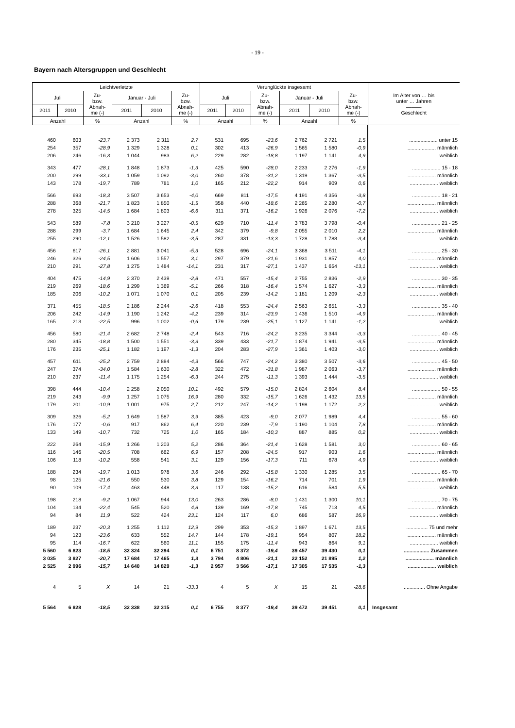- 19 -
Bayern nach Altersgruppen und Geschlecht
| Leichtverletzte | | | | | | Verunglückte insgesamt | | | | | | Im Alter von … bis unter … Jahren ——— Geschlecht |
| --- | --- | --- | --- | --- | --- | --- | --- | --- | --- | --- | --- | --- |
| Juli | | Zu- bzw. Abnah- me (-) | Januar - Juli | | Zu- bzw. Abnah- me (-) | Juli | | Zu- bzw. Abnah- me (-) | Januar - Juli | | Zu- bzw. Abnah- me (-) | |
| 2011 | 2010 | | 2011 | 2010 | | 2011 | 2010 | | 2011 | 2010 | | |
| Anzahl | | % | Anzahl | | % | Anzahl | | % | Anzahl | | % | |
| 460 | 603 | -23,7 | 2 373 | 2 311 | 2,7 | 531 | 695 | -23,6 | 2 762 | 2 721 | 1,5 | .................... unter 15 |
| 254 | 357 | -28,9 | 1 329 | 1 328 | 0,1 | 302 | 413 | -26,9 | 1 565 | 1 580 | -0,9 | .................... männlich |
| 206 | 246 | -16,3 | 1 044 | 983 | 6,2 | 229 | 282 | -18,8 | 1 197 | 1 141 | 4,9 | .................... weiblich |
| 343 | 477 | -28,1 | 1 848 | 1 873 | -1,3 | 425 | 590 | -28,0 | 2 233 | 2 276 | -1,9 | .................... 15 - 18 |
| 200 | 299 | -33,1 | 1 059 | 1 092 | -3,0 | 260 | 378 | -31,2 | 1 319 | 1 367 | -3,5 | .................... männlich |
| 143 | 178 | -19,7 | 789 | 781 | 1,0 | 165 | 212 | -22,2 | 914 | 909 | 0,6 | .................... weiblich |
| 566 | 693 | -18,3 | 3 507 | 3 653 | -4,0 | 669 | 811 | -17,5 | 4 191 | 4 356 | -3,8 | .................... 18 - 21 |
| 288 | 368 | -21,7 | 1 823 | 1 850 | -1,5 | 358 | 440 | -18,6 | 2 265 | 2 280 | -0,7 | .................... männlich |
| 278 | 325 | -14,5 | 1 684 | 1 803 | -6,6 | 311 | 371 | -16,2 | 1 926 | 2 076 | -7,2 | .................... weiblich |
| 543 | 589 | -7,8 | 3 210 | 3 227 | -0,5 | 629 | 710 | -11,4 | 3 783 | 3 798 | -0,4 | .................... 21 - 25 |
| 288 | 299 | -3,7 | 1 684 | 1 645 | 2,4 | 342 | 379 | -9,8 | 2 055 | 2 010 | 2,2 | .................... männlich |
| 255 | 290 | -12,1 | 1 526 | 1 582 | -3,5 | 287 | 331 | -13,3 | 1 728 | 1 788 | -3,4 | .................... weiblich |
| 456 | 617 | -26,1 | 2 881 | 3 041 | -5,3 | 528 | 696 | -24,1 | 3 368 | 3 511 | -4,1 | .................... 25 - 30 |
| 246 | 326 | -24,5 | 1 606 | 1 557 | 3,1 | 297 | 379 | -21,6 | 1 931 | 1 857 | 4,0 | .................... männlich |
| 210 | 291 | -27,8 | 1 275 | 1 484 | -14,1 | 231 | 317 | -27,1 | 1 437 | 1 654 | -13,1 | .................... weiblich |
| 404 | 475 | -14,9 | 2 370 | 2 439 | -2,8 | 471 | 557 | -15,4 | 2 755 | 2 836 | -2,9 | .................... 30 - 35 |
| 219 | 269 | -18,6 | 1 299 | 1 369 | -5,1 | 266 | 318 | -16,4 | 1 574 | 1 627 | -3,3 | .................... männlich |
| 185 | 206 | -10,2 | 1 071 | 1 070 | 0,1 | 205 | 239 | -14,2 | 1 181 | 1 209 | -2,3 | .................... weiblich |
| 371 | 455 | -18,5 | 2 186 | 2 244 | -2,6 | 418 | 553 | -24,4 | 2 563 | 2 651 | -3,3 | .................... 35 - 40 |
| 206 | 242 | -14,9 | 1 190 | 1 242 | -4,2 | 239 | 314 | -23,9 | 1 436 | 1 510 | -4,9 | .................... männlich |
| 165 | 213 | -22,5 | 996 | 1 002 | -0,6 | 179 | 239 | -25,1 | 1 127 | 1 141 | -1,2 | .................... weiblich |
| 456 | 580 | -21,4 | 2 682 | 2 748 | -2,4 | 543 | 716 | -24,2 | 3 235 | 3 344 | -3,3 | .................... 40 - 45 |
| 280 | 345 | -18,8 | 1 500 | 1 551 | -3,3 | 339 | 433 | -21,7 | 1 874 | 1 941 | -3,5 | .................... männlich |
| 176 | 235 | -25,1 | 1 182 | 1 197 | -1,3 | 204 | 283 | -27,9 | 1 361 | 1 403 | -3,0 | .................... weiblich |
| 457 | 611 | -25,2 | 2 759 | 2 884 | -4,3 | 566 | 747 | -24,2 | 3 380 | 3 507 | -3,6 | .................... 45 - 50 |
| 247 | 374 | -34,0 | 1 584 | 1 630 | -2,8 | 322 | 472 | -31,8 | 1 987 | 2 063 | -3,7 | .................... männlich |
| 210 | 237 | -11,4 | 1 175 | 1 254 | -6,3 | 244 | 275 | -11,3 | 1 393 | 1 444 | -3,5 | .................... weiblich |
| 398 | 444 | -10,4 | 2 258 | 2 050 | 10,1 | 492 | 579 | -15,0 | 2 824 | 2 604 | 8,4 | .................... 50 - 55 |
| 219 | 243 | -9,9 | 1 257 | 1 075 | 16,9 | 280 | 332 | -15,7 | 1 626 | 1 432 | 13,5 | .................... männlich |
| 179 | 201 | -10,9 | 1 001 | 975 | 2,7 | 212 | 247 | -14,2 | 1 198 | 1 172 | 2,2 | .................... weiblich |
| 309 | 326 | -5,2 | 1 649 | 1 587 | 3,9 | 385 | 423 | -9,0 | 2 077 | 1 989 | 4,4 | .................... 55 - 60 |
| 176 | 177 | -0,6 | 917 | 862 | 6,4 | 220 | 239 | -7,9 | 1 190 | 1 104 | 7,8 | .................... männlich |
| 133 | 149 | -10,7 | 732 | 725 | 1,0 | 165 | 184 | -10,3 | 887 | 885 | 0,2 | .................... weiblich |
| 222 | 264 | -15,9 | 1 266 | 1 203 | 5,2 | 286 | 364 | -21,4 | 1 628 | 1 581 | 3,0 | .................... 60 - 65 |
| 116 | 146 | -20,5 | 708 | 662 | 6,9 | 157 | 208 | -24,5 | 917 | 903 | 1,6 | .................... männlich |
| 106 | 118 | -10,2 | 558 | 541 | 3,1 | 129 | 156 | -17,3 | 711 | 678 | 4,9 | .................... weiblich |
| 188 | 234 | -19,7 | 1 013 | 978 | 3,6 | 246 | 292 | -15,8 | 1 330 | 1 285 | 3,5 | .................... 65 - 70 |
| 98 | 125 | -21,6 | 550 | 530 | 3,8 | 129 | 154 | -16,2 | 714 | 701 | 1,9 | .................... männlich |
| 90 | 109 | -17,4 | 463 | 448 | 3,3 | 117 | 138 | -15,2 | 616 | 584 | 5,5 | .................... weiblich |
| 198 | 218 | -9,2 | 1 067 | 944 | 13,0 | 263 | 286 | -8,0 | 1 431 | 1 300 | 10,1 | .................... 70 - 75 |
| 104 | 134 | -22,4 | 545 | 520 | 4,8 | 139 | 169 | -17,8 | 745 | 713 | 4,5 | .................... männlich |
| 94 | 84 | 11,9 | 522 | 424 | 23,1 | 124 | 117 | 6,0 | 686 | 587 | 16,9 | .................... weiblich |
| 189 | 237 | -20,3 | 1 255 | 1 112 | 12,9 | 299 | 353 | -15,3 | 1 897 | 1 671 | 13,5 | ............... 75 und mehr |
| 94 | 123 | -23,6 | 633 | 552 | 14,7 | 144 | 178 | -19,1 | 954 | 807 | 18,2 | .................... männlich |
| 95 | 114 | -16,7 | 622 | 560 | 11,1 | 155 | 175 | -11,4 | 943 | 864 | 9,1 | .................... weiblich |
| 5 560 | 6 823 | -18,5 | 32 324 | 32 294 | 0,1 | 6 751 | 8 372 | -19,4 | 39 457 | 39 430 | 0,1 | .................. Zusammen |
| 3 035 | 3 827 | -20,7 | 17 684 | 17 465 | 1,3 | 3 794 | 4 806 | -21,1 | 22 152 | 21 895 | 1,2 | .................... männlich |
| 2 525 | 2 996 | -15,7 | 14 640 | 14 829 | -1,3 | 2 957 | 3 566 | -17,1 | 17 305 | 17 535 | -1,3 | .................... weiblich |
| 4 | 5 | X | 14 | 21 | -33,3 | 4 | 5 | X | 15 | 21 | -28,6 | ............... Ohne Angabe |
| 5 564 | 6 828 | -18,5 | 32 338 | 32 315 | 0,1 | 6 755 | 8 377 | -19,4 | 39 472 | 39 451 | 0,1 | Insgesamt |